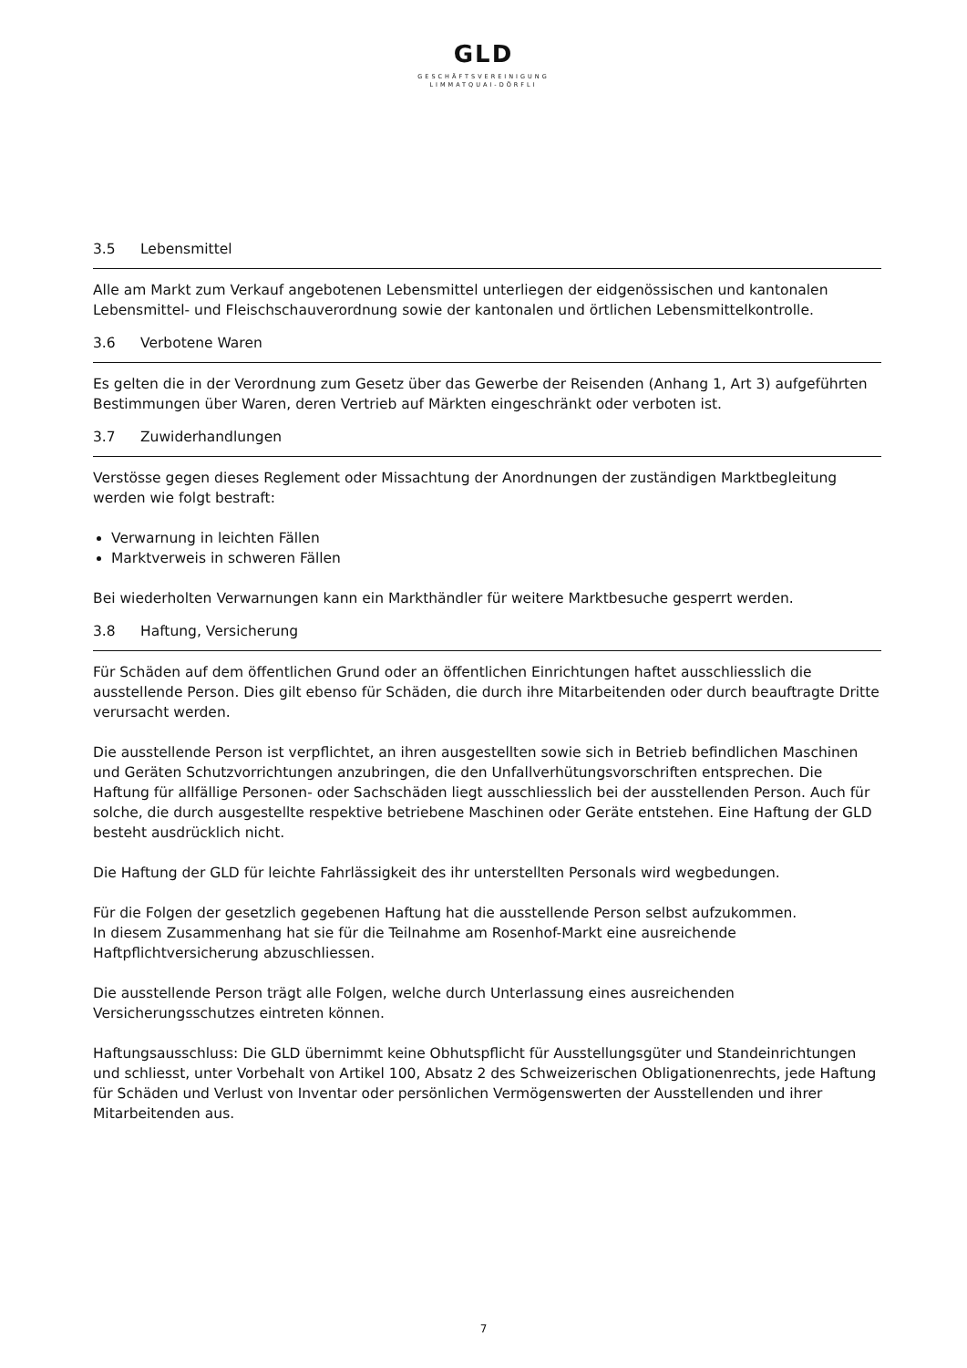GLD
GESCHÄFTSVEREINIGUNG
LIMMATQUAI-DÖRFLI
3.5 Lebensmittel
Alle am Markt zum Verkauf angebotenen Lebensmittel unterliegen der eidgenössischen und kantonalen Lebensmittel- und Fleischschauverordnung sowie der kantonalen und örtlichen Lebensmittelkontrolle.
3.6 Verbotene Waren
Es gelten die in der Verordnung zum Gesetz über das Gewerbe der Reisenden (Anhang 1, Art 3) aufgeführten Bestimmungen über Waren, deren Vertrieb auf Märkten eingeschränkt oder verboten ist.
3.7 Zuwiderhandlungen
Verstösse gegen dieses Reglement oder Missachtung der Anordnungen der zuständigen Marktbegleitung werden wie folgt bestraft:
Verwarnung in leichten Fällen
Marktverweis in schweren Fällen
Bei wiederholten Verwarnungen kann ein Markthändler für weitere Marktbesuche gesperrt werden.
3.8 Haftung, Versicherung
Für Schäden auf dem öffentlichen Grund oder an öffentlichen Einrichtungen haftet ausschliesslich die ausstellende Person. Dies gilt ebenso für Schäden, die durch ihre Mitarbeitenden oder durch beauftragte Dritte verursacht werden.
Die ausstellende Person ist verpflichtet, an ihren ausgestellten sowie sich in Betrieb befindlichen Maschinen und Geräten Schutzvorrichtungen anzubringen, die den Unfallverhütungsvorschriften entsprechen. Die Haftung für allfällige Personen- oder Sachschäden liegt ausschliesslich bei der ausstellenden Person. Auch für solche, die durch ausgestellte respektive betriebene Maschinen oder Geräte entstehen. Eine Haftung der GLD besteht ausdrücklich nicht.
Die Haftung der GLD für leichte Fahrlässigkeit des ihr unterstellten Personals wird wegbedungen.
Für die Folgen der gesetzlich gegebenen Haftung hat die ausstellende Person selbst aufzukommen.
In diesem Zusammenhang hat sie für die Teilnahme am Rosenhof-Markt eine ausreichende Haftpflichtversicherung abzuschliessen.
Die ausstellende Person trägt alle Folgen, welche durch Unterlassung eines ausreichenden Versicherungsschutzes eintreten können.
Haftungsausschluss: Die GLD übernimmt keine Obhutspflicht für Ausstellungsgüter und Standeinrichtungen und schliesst, unter Vorbehalt von Artikel 100, Absatz 2 des Schweizerischen Obligationenrechts, jede Haftung für Schäden und Verlust von Inventar oder persönlichen Vermögenswerten der Ausstellenden und ihrer Mitarbeitenden aus.
7